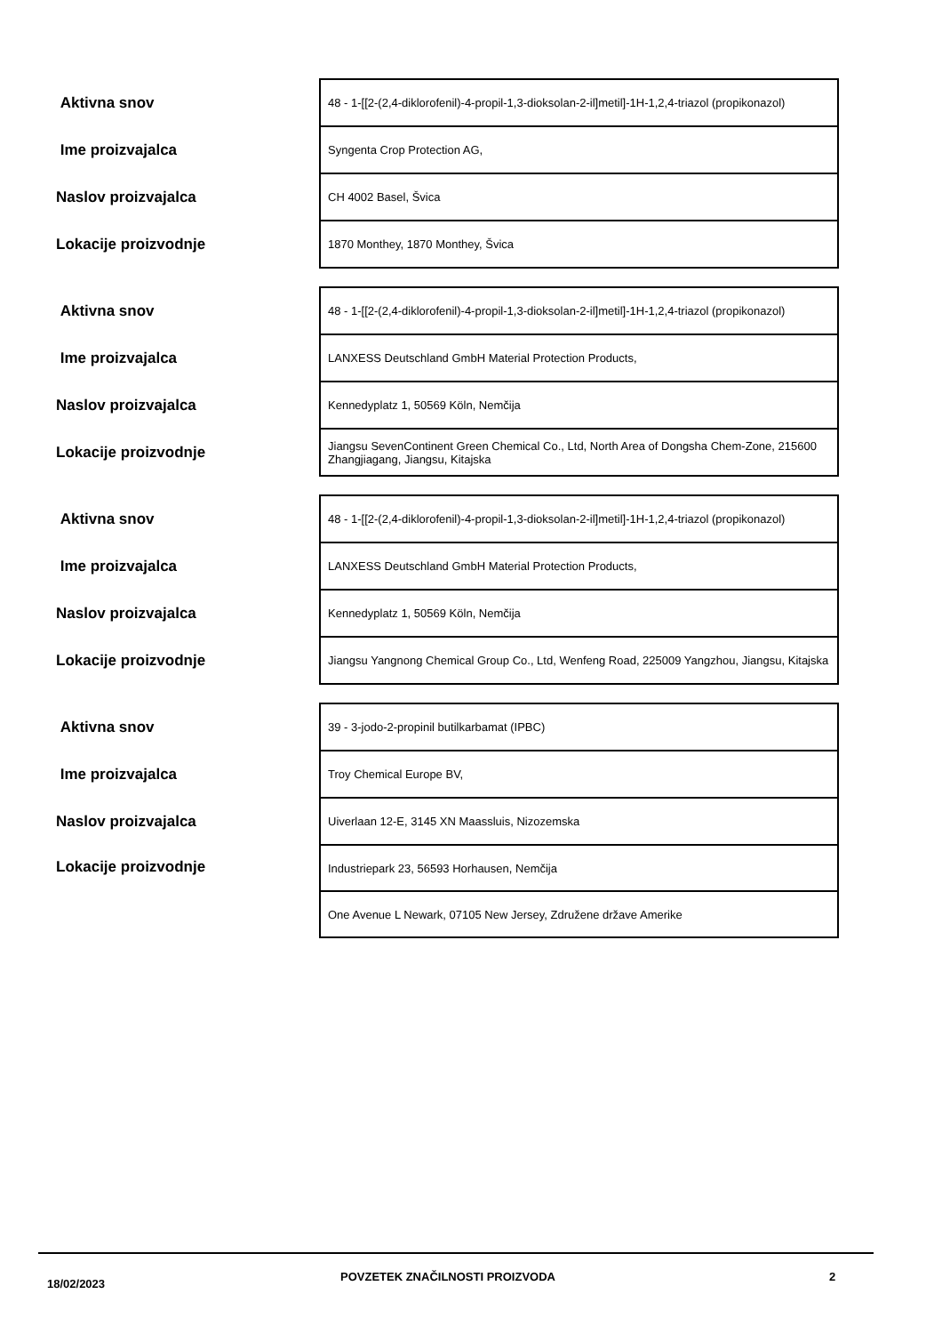| Aktivna snov | 48 - 1-[[2-(2,4-diklorofenil)-4-propil-1,3-dioksolan-2-il]metil]-1H-1,2,4-triazol (propikonazol) |
| Ime proizvajalca | Syngenta Crop Protection AG, |
| Naslov proizvajalca | CH 4002 Basel, Švica |
| Lokacije proizvodnje | 1870 Monthey, 1870 Monthey, Švica |
| Aktivna snov | 48 - 1-[[2-(2,4-diklorofenil)-4-propil-1,3-dioksolan-2-il]metil]-1H-1,2,4-triazol (propikonazol) |
| Ime proizvajalca | LANXESS Deutschland GmbH Material Protection Products, |
| Naslov proizvajalca | Kennedyplatz 1, 50569 Köln, Nemčija |
| Lokacije proizvodnje | Jiangsu SevenContinent Green Chemical Co., Ltd, North Area of Dongsha Chem-Zone, 215600 Zhangjiagang, Jiangsu, Kitajska |
| Aktivna snov | 48 - 1-[[2-(2,4-diklorofenil)-4-propil-1,3-dioksolan-2-il]metil]-1H-1,2,4-triazol (propikonazol) |
| Ime proizvajalca | LANXESS Deutschland GmbH Material Protection Products, |
| Naslov proizvajalca | Kennedyplatz 1, 50569 Köln, Nemčija |
| Lokacije proizvodnje | Jiangsu Yangnong Chemical Group Co., Ltd, Wenfeng Road, 225009 Yangzhou, Jiangsu, Kitajska |
| Aktivna snov | 39 - 3-jodo-2-propinil butilkarbamat (IPBC) |
| Ime proizvajalca | Troy Chemical Europe BV, |
| Naslov proizvajalca | Uiverlaan 12-E, 3145 XN Maassluis, Nizozemska |
| Lokacije proizvodnje | Industriepark 23, 56593 Horhausen, Nemčija |
| | One Avenue L Newark, 07105 New Jersey, Združene države Amerike |
18/02/2023 POVZETEK ZNAČILNOSTI PROIZVODA 2